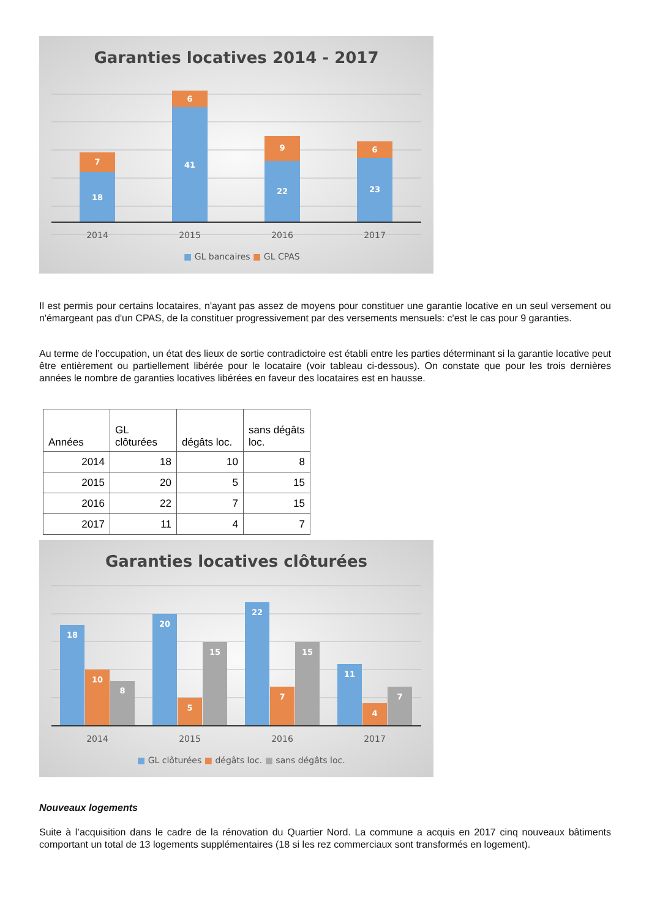Garanties locatives 2014 - 2017
18
7
41
6
22
9
23
6
2014
2015
2016
2017
■ GL bancaires ■ GL CPAS
Il est permis pour certains locataires, n'ayant pas assez de moyens pour constituer une garantie locative en un seul versement ou n'émargeant pas d'un CPAS, de la constituer progressivement par des versements mensuels: c'est le cas pour 9 garanties.
Au terme de l’occupation, un état des lieux de sortie contradictoire est établi entre les parties déterminant si la garantie locative peut être entièrement ou partiellement libérée pour le locataire (voir tableau ci-dessous). On constate que pour les trois dernières années le nombre de garanties locatives libérées en faveur des locataires est en hausse.
| Années | GL clôturées | dégâts loc. | sans dégâts loc. |
| --- | --- | --- | --- |
| 2014 | 18 | 10 | 8 |
| 2015 | 20 | 5 | 15 |
| 2016 | 22 | 7 | 15 |
| 2017 | 11 | 4 | 7 |
Garanties locatives clôturées
18
10
8
20
5
15
22
7
15
11
4
7
2014
2015
2016
2017
■ GL clôturées ■ dégâts loc. ■ sans dégâts loc.
Nouveaux logements
Suite à l’acquisition dans le cadre de la rénovation du Quartier Nord. La commune a acquis en 2017 cinq nouveaux bâtiments comportant un total de 13 logements supplémentaires (18 si les rez commerciaux sont transformés en logement).